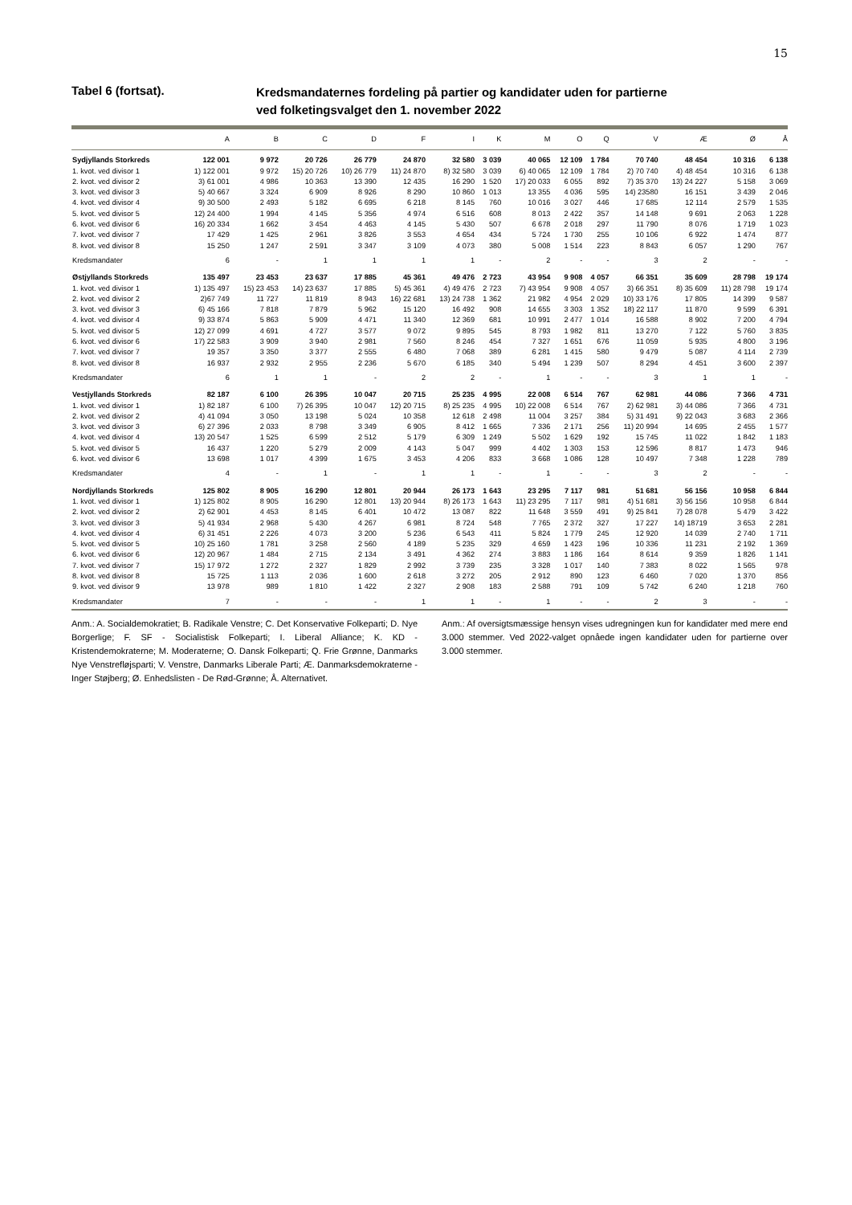15
Tabel 6 (fortsat).
Kredsmandaternes fordeling på partier og kandidater uden for partierne
ved folketingsvalget den 1. november 2022
| | A | B | C | D | F | I | K | M | O | Q | V | Æ | Ø | Å |
| --- | --- | --- | --- | --- | --- | --- | --- | --- | --- | --- | --- | --- | --- | --- |
| Sydjyllands Storkreds | 122 001 | 9 972 | 20 726 | 26 779 | 24 870 | 32 580 | 3 039 | 40 065 | 12 109 | 1 784 | 70 740 | 48 454 | 10 316 | 6 138 |
| 1. kvot. ved divisor 1 | 1) 122 001 | 9 972 | 15) 20 726 | 10) 26 779 | 11) 24 870 | 8) 32 580 | 3 039 | 6) 40 065 | 12 109 | 1 784 | 2) 70 740 | 4) 48 454 | 10 316 | 6 138 |
| 2. kvot. ved divisor 2 | 3) 61 001 | 4 986 | 10 363 | 13 390 | 12 435 | 16 290 | 1 520 | 17) 20 033 | 6 055 | 892 | 7) 35 370 | 13) 24 227 | 5 158 | 3 069 |
| 3. kvot. ved divisor 3 | 5) 40 667 | 3 324 | 6 909 | 8 926 | 8 290 | 10 860 | 1 013 | 13 355 | 4 036 | 595 | 14) 23580 | 16 151 | 3 439 | 2 046 |
| 4. kvot. ved divisor 4 | 9) 30 500 | 2 493 | 5 182 | 6 695 | 6 218 | 8 145 | 760 | 10 016 | 3 027 | 446 | 17 685 | 12 114 | 2 579 | 1 535 |
| 5. kvot. ved divisor 5 | 12) 24 400 | 1 994 | 4 145 | 5 356 | 4 974 | 6 516 | 608 | 8 013 | 2 422 | 357 | 14 148 | 9 691 | 2 063 | 1 228 |
| 6. kvot. ved divisor 6 | 16) 20 334 | 1 662 | 3 454 | 4 463 | 4 145 | 5 430 | 507 | 6 678 | 2 018 | 297 | 11 790 | 8 076 | 1 719 | 1 023 |
| 7. kvot. ved divisor 7 | 17 429 | 1 425 | 2 961 | 3 826 | 3 553 | 4 654 | 434 | 5 724 | 1 730 | 255 | 10 106 | 6 922 | 1 474 | 877 |
| 8. kvot. ved divisor 8 | 15 250 | 1 247 | 2 591 | 3 347 | 3 109 | 4 073 | 380 | 5 008 | 1 514 | 223 | 8 843 | 6 057 | 1 290 | 767 |
| Kredsmandater | 6 | - | 1 | 1 | 1 | 1 | - | 2 | - | - | 3 | 2 | - | - |
| Østjyllands Storkreds | 135 497 | 23 453 | 23 637 | 17 885 | 45 361 | 49 476 | 2 723 | 43 954 | 9 908 | 4 057 | 66 351 | 35 609 | 28 798 | 19 174 |
| 1. kvot. ved divisor 1 | 1) 135 497 | 15) 23 453 | 14) 23 637 | 17 885 | 5) 45 361 | 4) 49 476 | 2 723 | 7) 43 954 | 9 908 | 4 057 | 3) 66 351 | 8) 35 609 | 11) 28 798 | 19 174 |
| 2. kvot. ved divisor 2 | 2)67 749 | 11 727 | 11 819 | 8 943 | 16) 22 681 | 13) 24 738 | 1 362 | 21 982 | 4 954 | 2 029 | 10) 33 176 | 17 805 | 14 399 | 9 587 |
| 3. kvot. ved divisor 3 | 6) 45 166 | 7 818 | 7 879 | 5 962 | 15 120 | 16 492 | 908 | 14 655 | 3 303 | 1 352 | 18) 22 117 | 11 870 | 9 599 | 6 391 |
| 4. kvot. ved divisor 4 | 9) 33 874 | 5 863 | 5 909 | 4 471 | 11 340 | 12 369 | 681 | 10 991 | 2 477 | 1 014 | 16 588 | 8 902 | 7 200 | 4 794 |
| 5. kvot. ved divisor 5 | 12) 27 099 | 4 691 | 4 727 | 3 577 | 9 072 | 9 895 | 545 | 8 793 | 1 982 | 811 | 13 270 | 7 122 | 5 760 | 3 835 |
| 6. kvot. ved divisor 6 | 17) 22 583 | 3 909 | 3 940 | 2 981 | 7 560 | 8 246 | 454 | 7 327 | 1 651 | 676 | 11 059 | 5 935 | 4 800 | 3 196 |
| 7. kvot. ved divisor 7 | 19 357 | 3 350 | 3 377 | 2 555 | 6 480 | 7 068 | 389 | 6 281 | 1 415 | 580 | 9 479 | 5 087 | 4 114 | 2 739 |
| 8. kvot. ved divisor 8 | 16 937 | 2 932 | 2 955 | 2 236 | 5 670 | 6 185 | 340 | 5 494 | 1 239 | 507 | 8 294 | 4 451 | 3 600 | 2 397 |
| Kredsmandater | 6 | 1 | 1 | - | 2 | 2 | - | 1 | - | - | 3 | 1 | 1 | - |
| Vestjyllands Storkreds | 82 187 | 6 100 | 26 395 | 10 047 | 20 715 | 25 235 | 4 995 | 22 008 | 6 514 | 767 | 62 981 | 44 086 | 7 366 | 4 731 |
| 1. kvot. ved divisor 1 | 1) 82 187 | 6 100 | 7) 26 395 | 10 047 | 12) 20 715 | 8) 25 235 | 4 995 | 10) 22 008 | 6 514 | 767 | 2) 62 981 | 3) 44 086 | 7 366 | 4 731 |
| 2. kvot. ved divisor 2 | 4) 41 094 | 3 050 | 13 198 | 5 024 | 10 358 | 12 618 | 2 498 | 11 004 | 3 257 | 384 | 5) 31 491 | 9) 22 043 | 3 683 | 2 366 |
| 3. kvot. ved divisor 3 | 6) 27 396 | 2 033 | 8 798 | 3 349 | 6 905 | 8 412 | 1 665 | 7 336 | 2 171 | 256 | 11) 20 994 | 14 695 | 2 455 | 1 577 |
| 4. kvot. ved divisor 4 | 13) 20 547 | 1 525 | 6 599 | 2 512 | 5 179 | 6 309 | 1 249 | 5 502 | 1 629 | 192 | 15 745 | 11 022 | 1 842 | 1 183 |
| 5. kvot. ved divisor 5 | 16 437 | 1 220 | 5 279 | 2 009 | 4 143 | 5 047 | 999 | 4 402 | 1 303 | 153 | 12 596 | 8 817 | 1 473 | 946 |
| 6. kvot. ved divisor 6 | 13 698 | 1 017 | 4 399 | 1 675 | 3 453 | 4 206 | 833 | 3 668 | 1 086 | 128 | 10 497 | 7 348 | 1 228 | 789 |
| Kredsmandater | 4 | - | 1 | - | 1 | 1 | - | 1 | - | - | 3 | 2 | - | - |
| Nordjyllands Storkreds | 125 802 | 8 905 | 16 290 | 12 801 | 20 944 | 26 173 | 1 643 | 23 295 | 7 117 | 981 | 51 681 | 56 156 | 10 958 | 6 844 |
| 1. kvot. ved divisor 1 | 1) 125 802 | 8 905 | 16 290 | 12 801 | 13) 20 944 | 8) 26 173 | 1 643 | 11) 23 295 | 7 117 | 981 | 4) 51 681 | 3) 56 156 | 10 958 | 6 844 |
| 2. kvot. ved divisor 2 | 2) 62 901 | 4 453 | 8 145 | 6 401 | 10 472 | 13 087 | 822 | 11 648 | 3 559 | 491 | 9) 25 841 | 7) 28 078 | 5 479 | 3 422 |
| 3. kvot. ved divisor 3 | 5) 41 934 | 2 968 | 5 430 | 4 267 | 6 981 | 8 724 | 548 | 7 765 | 2 372 | 327 | 17 227 | 14) 18719 | 3 653 | 2 281 |
| 4. kvot. ved divisor 4 | 6) 31 451 | 2 226 | 4 073 | 3 200 | 5 236 | 6 543 | 411 | 5 824 | 1 779 | 245 | 12 920 | 14 039 | 2 740 | 1 711 |
| 5. kvot. ved divisor 5 | 10) 25 160 | 1 781 | 3 258 | 2 560 | 4 189 | 5 235 | 329 | 4 659 | 1 423 | 196 | 10 336 | 11 231 | 2 192 | 1 369 |
| 6. kvot. ved divisor 6 | 12) 20 967 | 1 484 | 2 715 | 2 134 | 3 491 | 4 362 | 274 | 3 883 | 1 186 | 164 | 8 614 | 9 359 | 1 826 | 1 141 |
| 7. kvot. ved divisor 7 | 15) 17 972 | 1 272 | 2 327 | 1 829 | 2 992 | 3 739 | 235 | 3 328 | 1 017 | 140 | 7 383 | 8 022 | 1 565 | 978 |
| 8. kvot. ved divisor 8 | 15 725 | 1 113 | 2 036 | 1 600 | 2 618 | 3 272 | 205 | 2 912 | 890 | 123 | 6 460 | 7 020 | 1 370 | 856 |
| 9. kvot. ved divisor 9 | 13 978 | 989 | 1 810 | 1 422 | 2 327 | 2 908 | 183 | 2 588 | 791 | 109 | 5 742 | 6 240 | 1 218 | 760 |
| Kredsmandater | 7 | - | - | - | 1 | 1 | - | 1 | - | - | 2 | 3 | - | - |
Anm.: A. Socialdemokratiet; B. Radikale Venstre; C. Det Konservative Folkeparti; D. Nye Borgerlige; F. SF - Socialistisk Folkeparti; I. Liberal Alliance; K. KD - Kristendemokraterne; M. Moderaterne; O. Dansk Folkeparti; Q. Frie Grønne, Danmarks Nye Venstrefløjsparti; V. Venstre, Danmarks Liberale Parti; Æ. Danmarksdemokraterne - Inger Støjberg; Ø. Enhedslisten - De Rød-Grønne; Å. Alternativet.
Anm.: Af oversigtsmæssige hensyn vises udregningen kun for kandidater med mere end 3.000 stemmer. Ved 2022-valget opnåede ingen kandidater uden for partierne over 3.000 stemmer.